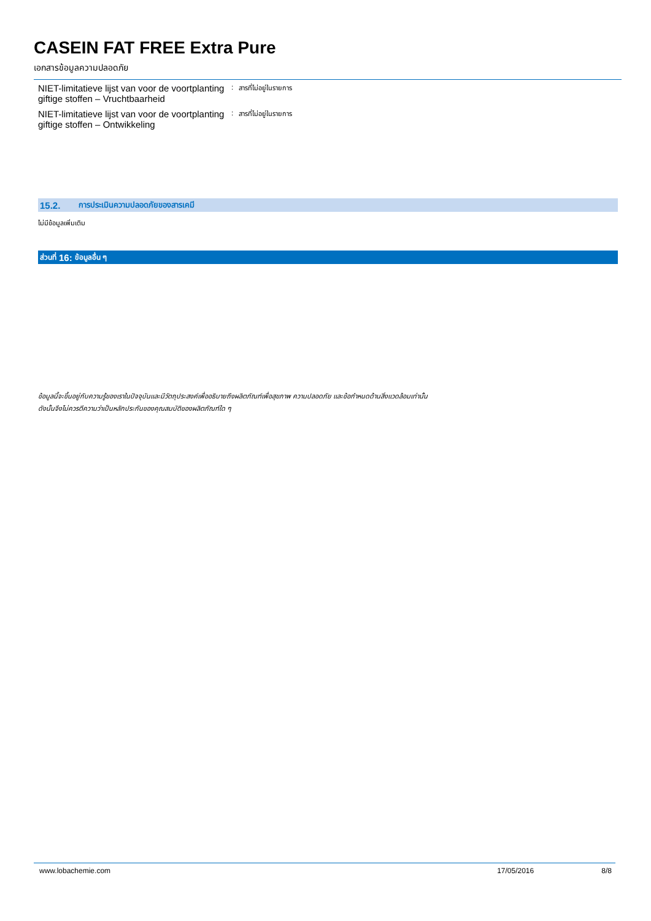CASEIN FAT FREE Extra Pure
เอกสารข้อมูลความปลอดภัย
NIET-limitatieve lijst van voor de voortplanting giftige stoffen – Vruchtbaarheid
: สารที่ไม่อยู่ในรายการ
NIET-limitatieve lijst van voor de voortplanting giftige stoffen – Ontwikkeling
: สารที่ไม่อยู่ในรายการ
15.2. การประเมินความปลอดภัยของสารเคมี
ไม่มีข้อมูลเพิ่มเติม
ส่วนที่ 16: ข้อมูลอื่น ๆ
ข้อมูลนี้จะขึ้นอยู่กับความรู้ของเราในปัจจุบันและมีวัตถุประสงค์เพื่ออธิบายถึงผลิตภัณฑ์เพื่อสุขภาพ ความปลอดภัย และข้อกำหนดด้านสิ่งแวดล้อมเท่านั้น
ดังนั้นจึงไม่ควรตีความว่าเป็นหลักประกันของคุณสมบัติของผลิตภัณฑ์ใด ๆ
www.lobachemie.com 17/05/2016 8/8